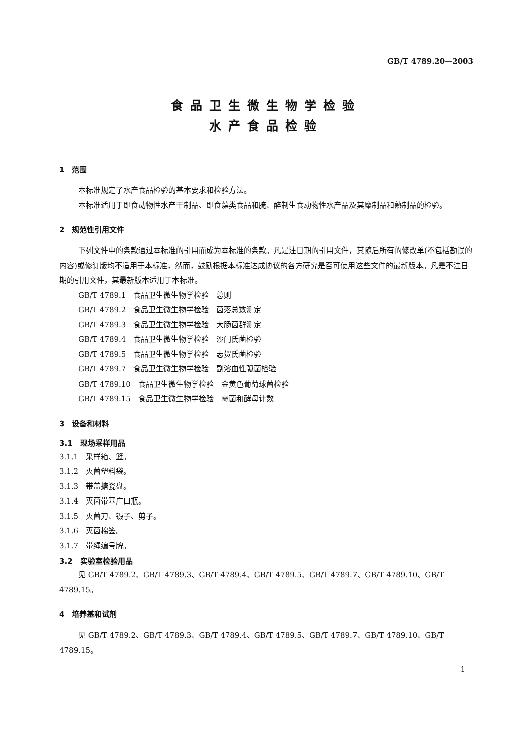GB/T 4789.20—2003
食品卫生微生物学检验
水产食品检验
1　范围
本标准规定了水产食品检验的基本要求和检验方法。
本标准适用于即食动物性水产干制品、即食藻类食品和腌、醉制生食动物性水产品及其糜制品和熟制品的检验。
2　规范性引用文件
下列文件中的条款通过本标准的引用而成为本标准的条款。凡是注日期的引用文件，其随后所有的修改单(不包括勘误的内容)或修订版均不适用于本标准，然而，鼓励根据本标准达成协议的各方研究是否可使用这些文件的最新版本。凡是不注日期的引用文件，其最新版本适用于本标准。
GB/T 4789.1　食品卫生微生物学检验　总则
GB/T 4789.2　食品卫生微生物学检验　菌落总数测定
GB/T 4789.3　食品卫生微生物学检验　大肠菌群测定
GB/T 4789.4　食品卫生微生物学检验　沙门氏菌检验
GB/T 4789.5　食品卫生微生物学检验　志贺氏菌检验
GB/T 4789.7　食品卫生微生物学检验　副溶血性弧菌检验
GB/T 4789.10　食品卫生微生物学检验　金黄色葡萄球菌检验
GB/T 4789.15　食品卫生微生物学检验　霉菌和酵母计数
3　设备和材料
3.1　现场采样用品
3.1.1　采样箱、篮。
3.1.2　灭菌塑料袋。
3.1.3　带盖搪瓷盘。
3.1.4　灭菌带塞广口瓶。
3.1.5　灭菌刀、镊子、剪子。
3.1.6　灭菌棉签。
3.1.7　带绳编号牌。
3.2　实验室检验用品
见 GB/T 4789.2、GB/T 4789.3、GB/T 4789.4、GB/T 4789.5、GB/T 4789.7、GB/T 4789.10、GB/T 4789.15。
4　培养基和试剂
见 GB/T 4789.2、GB/T 4789.3、GB/T 4789.4、GB/T 4789.5、GB/T 4789.7、GB/T 4789.10、GB/T 4789.15。
1